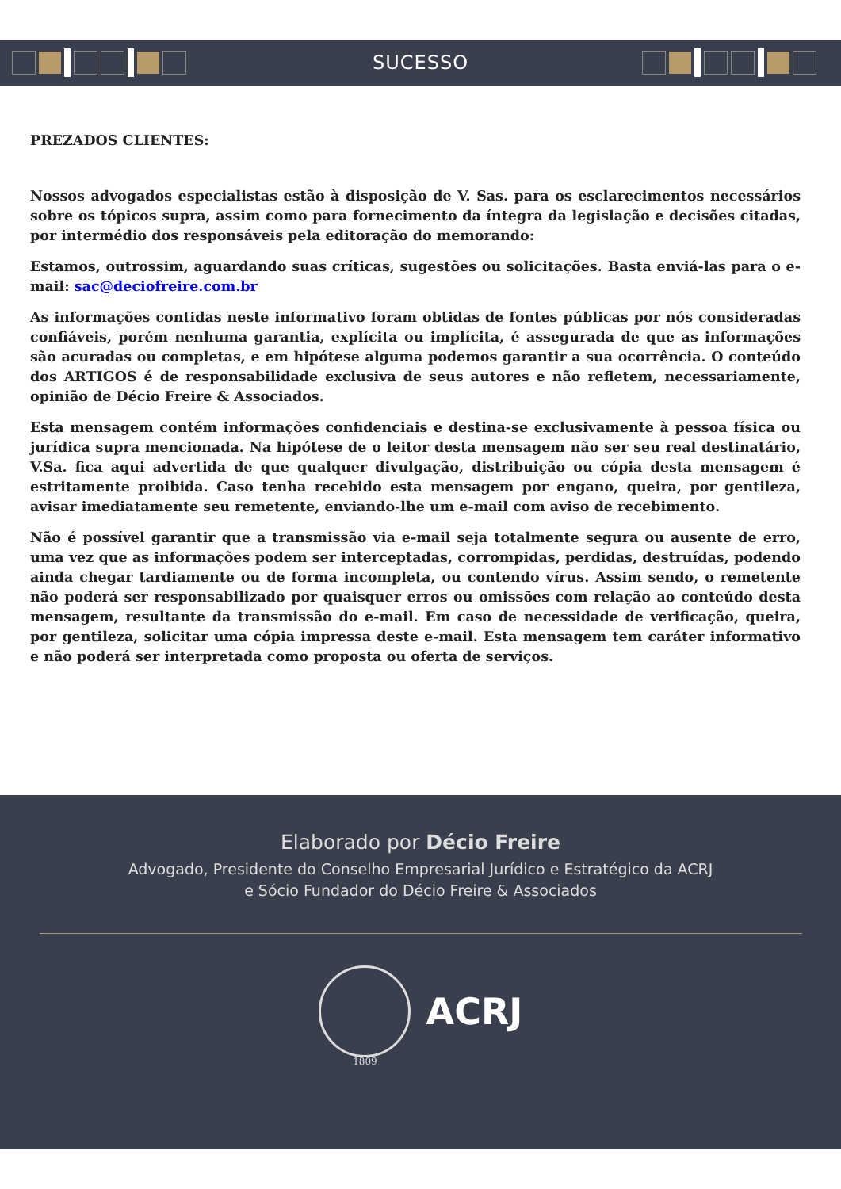SUCESSO
PREZADOS CLIENTES:
Nossos advogados especialistas estão à disposição de V. Sas. para os esclarecimentos necessários sobre os tópicos supra, assim como para fornecimento da íntegra da legislação e decisões citadas, por intermédio dos responsáveis pela editoração do memorando:
Estamos, outrossim, aguardando suas críticas, sugestões ou solicitações. Basta enviá-las para o e-mail: sac@deciofreire.com.br
As informações contidas neste informativo foram obtidas de fontes públicas por nós consideradas confiáveis, porém nenhuma garantia, explícita ou implícita, é assegurada de que as informações são acuradas ou completas, e em hipótese alguma podemos garantir a sua ocorrência. O conteúdo dos ARTIGOS é de responsabilidade exclusiva de seus autores e não refletem, necessariamente, opinião de Décio Freire & Associados.
Esta mensagem contém informações confidenciais e destina-se exclusivamente à pessoa física ou jurídica supra mencionada. Na hipótese de o leitor desta mensagem não ser seu real destinatário, V.Sa. fica aqui advertida de que qualquer divulgação, distribuição ou cópia desta mensagem é estritamente proibida. Caso tenha recebido esta mensagem por engano, queira, por gentileza, avisar imediatamente seu remetente, enviando-lhe um e-mail com aviso de recebimento.
Não é possível garantir que a transmissão via e-mail seja totalmente segura ou ausente de erro, uma vez que as informações podem ser interceptadas, corrompidas, perdidas, destruídas, podendo ainda chegar tardiamente ou de forma incompleta, ou contendo vírus. Assim sendo, o remetente não poderá ser responsabilizado por quaisquer erros ou omissões com relação ao conteúdo desta mensagem, resultante da transmissão do e-mail. Em caso de necessidade de verificação, queira, por gentileza, solicitar uma cópia impressa deste e-mail. Esta mensagem tem caráter informativo e não poderá ser interpretada como proposta ou oferta de serviços.
Elaborado por Décio Freire
Advogado, Presidente do Conselho Empresarial Jurídico e Estratégico da ACRJ
e Sócio Fundador do Décio Freire & Associados
ACRJ
1809